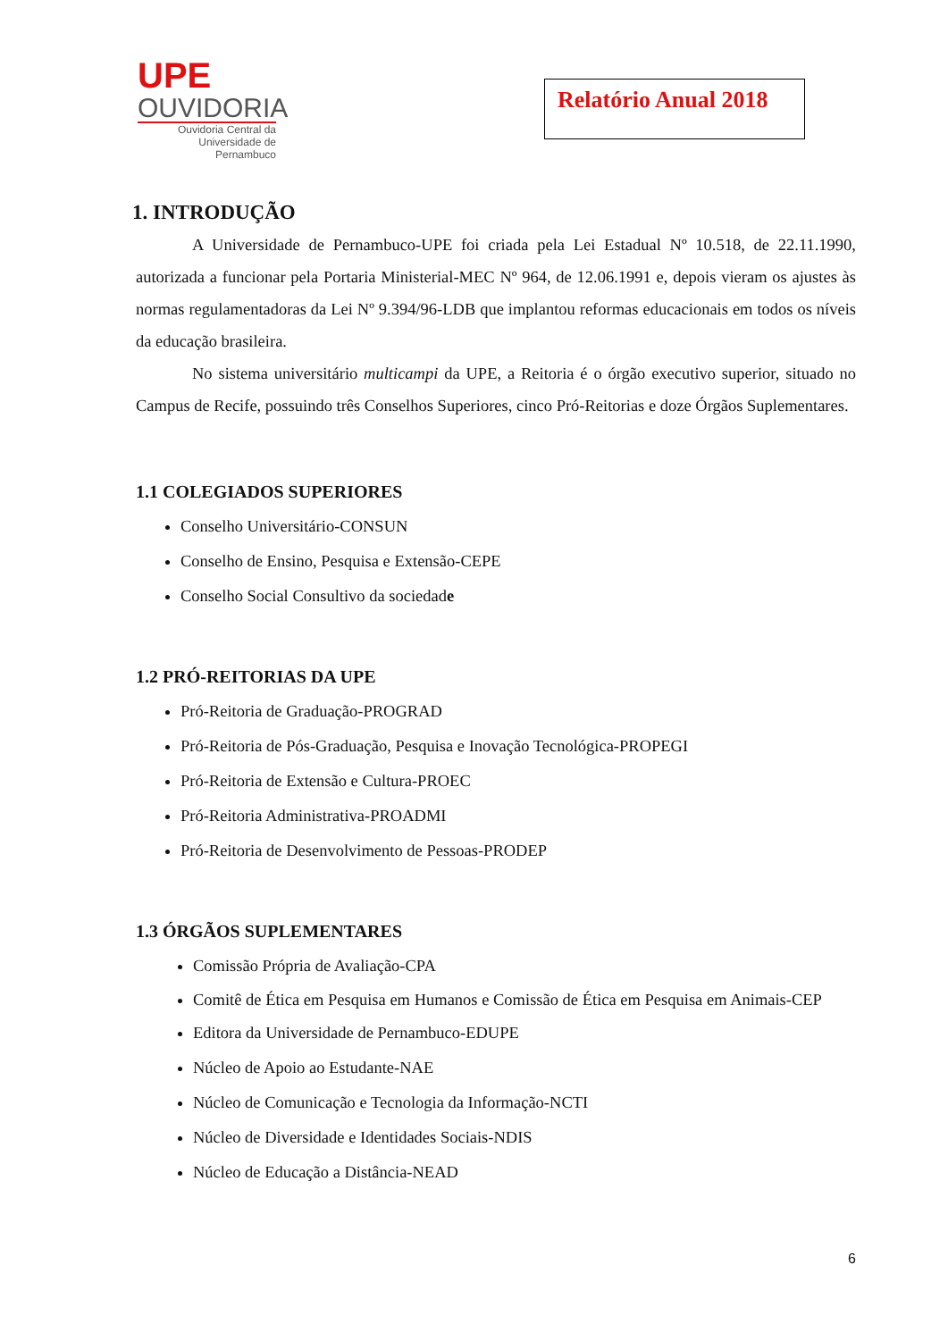UPE
OUVIDORIA
Ouvidoria Central da
Universidade de Pernambuco
Relatório Anual 2018
1. INTRODUÇÃO
A Universidade de Pernambuco-UPE foi criada pela Lei Estadual Nº 10.518, de 22.11.1990, autorizada a funcionar pela Portaria Ministerial-MEC Nº 964, de 12.06.1991 e, depois vieram os ajustes às normas regulamentadoras da Lei Nº 9.394/96-LDB que implantou reformas educacionais em todos os níveis da educação brasileira.
No sistema universitário multicampi da UPE, a Reitoria é o órgão executivo superior, situado no Campus de Recife, possuindo três Conselhos Superiores, cinco Pró-Reitorias e doze Órgãos Suplementares.
1.1 COLEGIADOS SUPERIORES
Conselho Universitário-CONSUN
Conselho de Ensino, Pesquisa e Extensão-CEPE
Conselho Social Consultivo da sociedade
1.2 PRÓ-REITORIAS DA UPE
Pró-Reitoria de Graduação-PROGRAD
Pró-Reitoria de Pós-Graduação, Pesquisa e Inovação Tecnológica-PROPEGI
Pró-Reitoria de Extensão e Cultura-PROEC
Pró-Reitoria Administrativa-PROADMI
Pró-Reitoria de Desenvolvimento de Pessoas-PRODEP
1.3 ÓRGÃOS SUPLEMENTARES
Comissão Própria de Avaliação-CPA
Comitê de Ética em Pesquisa em Humanos e Comissão de Ética em Pesquisa em Animais-CEP
Editora da Universidade de Pernambuco-EDUPE
Núcleo de Apoio ao Estudante-NAE
Núcleo de Comunicação e Tecnologia da Informação-NCTI
Núcleo de Diversidade e Identidades Sociais-NDIS
Núcleo de Educação a Distância-NEAD
6